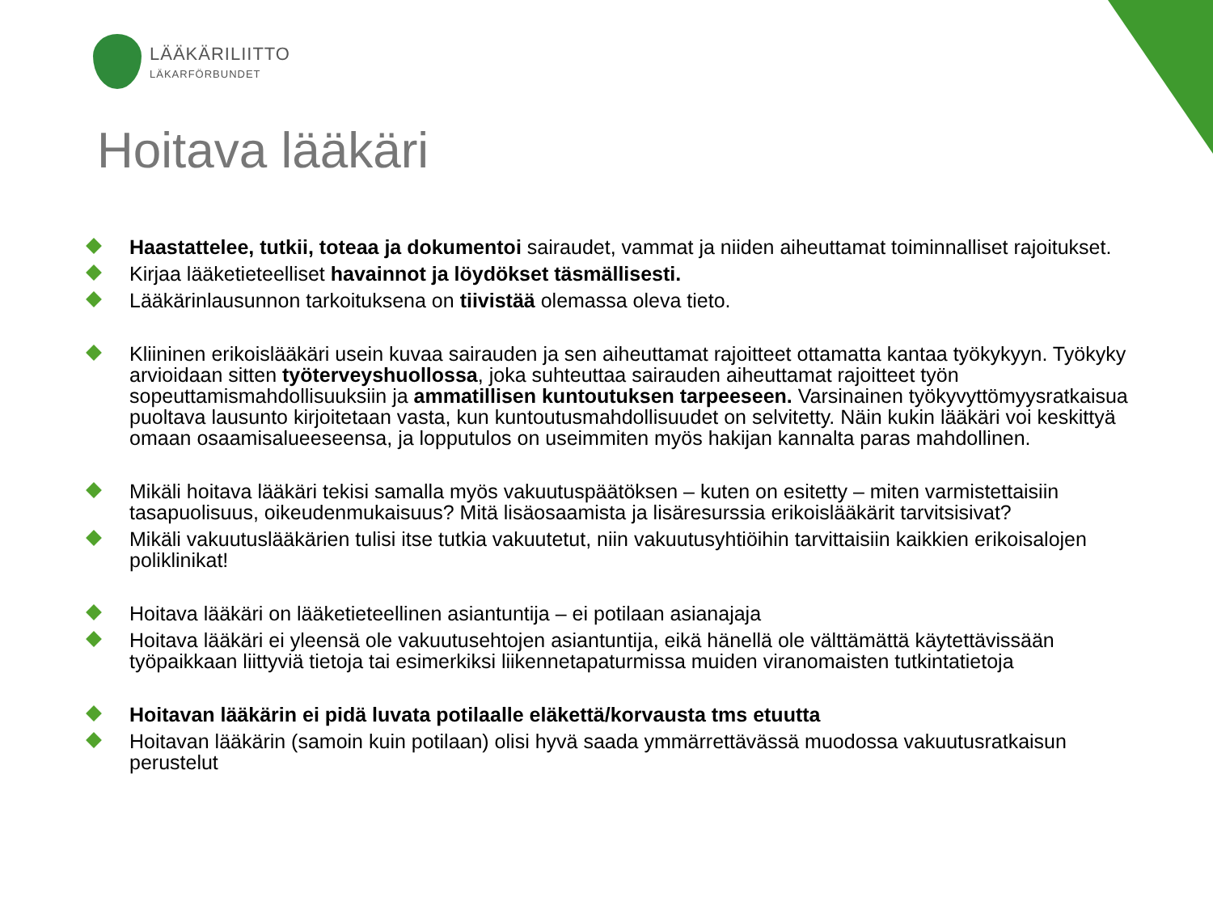LÄÄKÄRILIITTO
LÄKARFÖRBUNDET
Hoitava lääkäri
Haastattelee, tutkii, toteaa ja dokumentoi sairaudet, vammat ja niiden aiheuttamat toiminnalliset rajoitukset.
Kirjaa lääketieteelliset havainnot ja löydökset täsmällisesti.
Lääkärinlausunnon tarkoituksena on tiivistää olemassa oleva tieto.
Kliininen erikoislääkäri usein kuvaa sairauden ja sen aiheuttamat rajoitteet ottamatta kantaa työkykyyn. Työkyky arvioidaan sitten työterveyshuollossa, joka suhteuttaa sairauden aiheuttamat rajoitteet työn sopeuttamismahdollisuuksiin ja ammatillisen kuntoutuksen tarpeeseen. Varsinainen työkyvyttömyysratkaisua puoltava lausunto kirjoitetaan vasta, kun kuntoutusmahdollisuudet on selvitetty. Näin kukin lääkäri voi keskittyä omaan osaamisalueeseensa, ja lopputulos on useimmiten myös hakijan kannalta paras mahdollinen.
Mikäli hoitava lääkäri tekisi samalla myös vakuutuspäätöksen – kuten on esitetty – miten varmistettaisiin tasapuolisuus, oikeudenmukaisuus? Mitä lisäosaamista ja lisäresurssia erikoislääkärit tarvitsisivat?
Mikäli vakuutuslääkärien tulisi itse tutkia vakuutetut, niin vakuutusyhtiöihin tarvittaisiin kaikkien erikoisalojen poliklinikat!
Hoitava lääkäri on lääketieteellinen asiantuntija – ei potilaan asianajaja
Hoitava lääkäri ei yleensä ole vakuutusehtojen asiantuntija, eikä hänellä ole välttämättä käytettävissään työpaikkaan liittyviä tietoja tai esimerkiksi liikennetapaturmissa muiden viranomaisten tutkintatietoja
Hoitavan lääkärin ei pidä luvata potilaalle eläkettä/korvausta tms etuutta
Hoitavan lääkärin (samoin kuin potilaan) olisi hyvä saada ymmärrettävässä muodossa vakuutusratkaisun perustelut